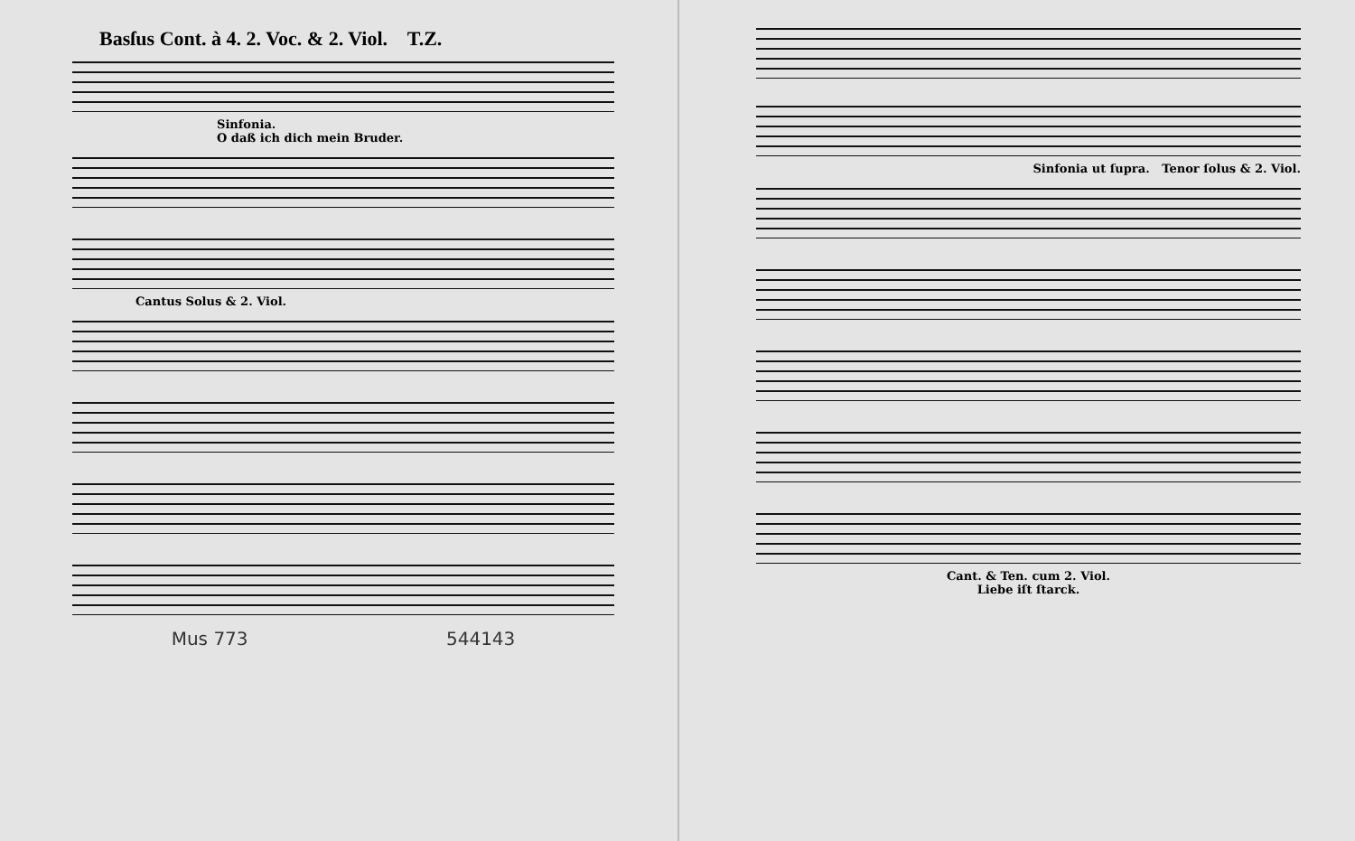Basſus Cont. à 4. 2. Voc. & 2. Viol. T.Z.
Sinfonia.
O daß ich dich mein Bruder.
Cantus Solus & 2. Viol.
Mus 773 544143
Sinfonia ut ſupra. Tenor ſolus & 2. Viol.
Cant. & Ten. cum 2. Viol.
Liebe iſt ſtarck.